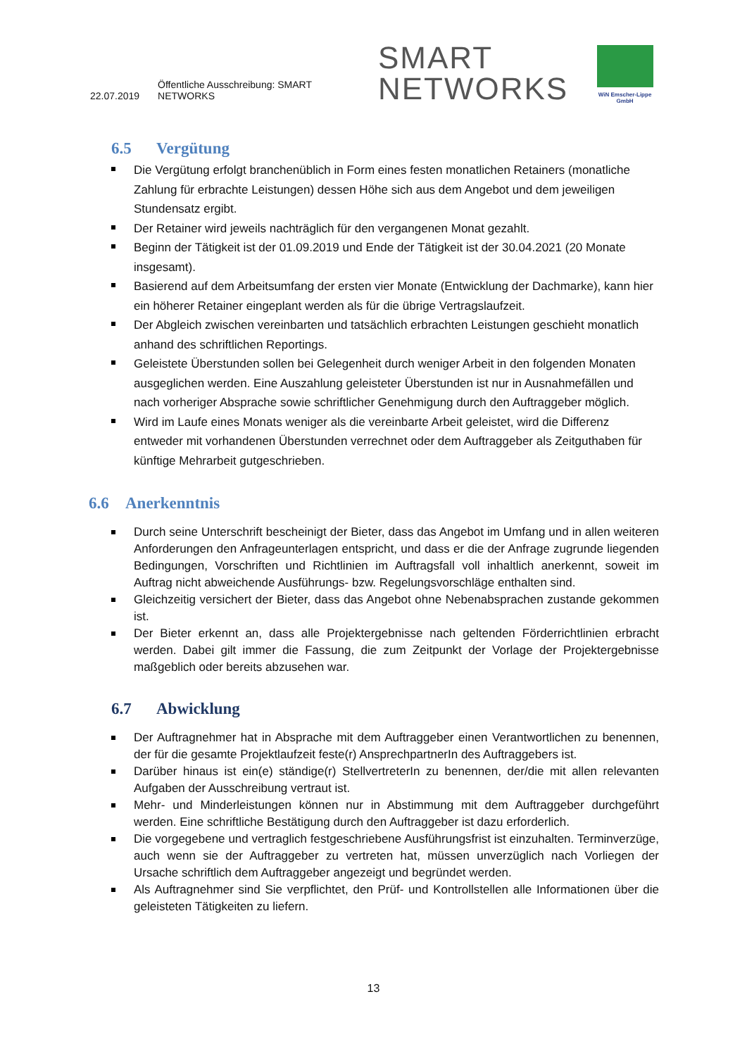22.07.2019 Öffentliche Ausschreibung: SMART NETWORKS SMART
NETWORKS
WiN Emscher-Lippe GmbH
6.5 Vergütung
Die Vergütung erfolgt branchenüblich in Form eines festen monatlichen Retainers (monatliche Zahlung für erbrachte Leistungen) dessen Höhe sich aus dem Angebot und dem jeweiligen Stundensatz ergibt.
Der Retainer wird jeweils nachträglich für den vergangenen Monat gezahlt.
Beginn der Tätigkeit ist der 01.09.2019 und Ende der Tätigkeit ist der 30.04.2021 (20 Monate insgesamt).
Basierend auf dem Arbeitsumfang der ersten vier Monate (Entwicklung der Dachmarke), kann hier ein höherer Retainer eingeplant werden als für die übrige Vertragslaufzeit.
Der Abgleich zwischen vereinbarten und tatsächlich erbrachten Leistungen geschieht monatlich anhand des schriftlichen Reportings.
Geleistete Überstunden sollen bei Gelegenheit durch weniger Arbeit in den folgenden Monaten ausgeglichen werden. Eine Auszahlung geleisteter Überstunden ist nur in Ausnahmefällen und nach vorheriger Absprache sowie schriftlicher Genehmigung durch den Auftraggeber möglich.
Wird im Laufe eines Monats weniger als die vereinbarte Arbeit geleistet, wird die Differenz entweder mit vorhandenen Überstunden verrechnet oder dem Auftraggeber als Zeitguthaben für künftige Mehrarbeit gutgeschrieben.
6.6 Anerkenntnis
Durch seine Unterschrift bescheinigt der Bieter, dass das Angebot im Umfang und in allen weiteren Anforderungen den Anfrageunterlagen entspricht, und dass er die der Anfrage zugrunde liegenden Bedingungen, Vorschriften und Richtlinien im Auftragsfall voll inhaltlich anerkennt, soweit im Auftrag nicht abweichende Ausführungs- bzw. Regelungsvorschläge enthalten sind.
Gleichzeitig versichert der Bieter, dass das Angebot ohne Nebenabsprachen zustande gekommen ist.
Der Bieter erkennt an, dass alle Projektergebnisse nach geltenden Förderrichtlinien erbracht werden. Dabei gilt immer die Fassung, die zum Zeitpunkt der Vorlage der Projektergebnisse maßgeblich oder bereits abzusehen war.
6.7 Abwicklung
Der Auftragnehmer hat in Absprache mit dem Auftraggeber einen Verantwortlichen zu benennen, der für die gesamte Projektlaufzeit feste(r) AnsprechpartnerIn des Auftraggebers ist.
Darüber hinaus ist ein(e) ständige(r) StellvertreterIn zu benennen, der/die mit allen relevanten Aufgaben der Ausschreibung vertraut ist.
Mehr- und Minderleistungen können nur in Abstimmung mit dem Auftraggeber durchgeführt werden. Eine schriftliche Bestätigung durch den Auftraggeber ist dazu erforderlich.
Die vorgegebene und vertraglich festgeschriebene Ausführungsfrist ist einzuhalten. Terminverzüge, auch wenn sie der Auftraggeber zu vertreten hat, müssen unverzüglich nach Vorliegen der Ursache schriftlich dem Auftraggeber angezeigt und begründet werden.
Als Auftragnehmer sind Sie verpflichtet, den Prüf- und Kontrollstellen alle Informationen über die geleisteten Tätigkeiten zu liefern.
13